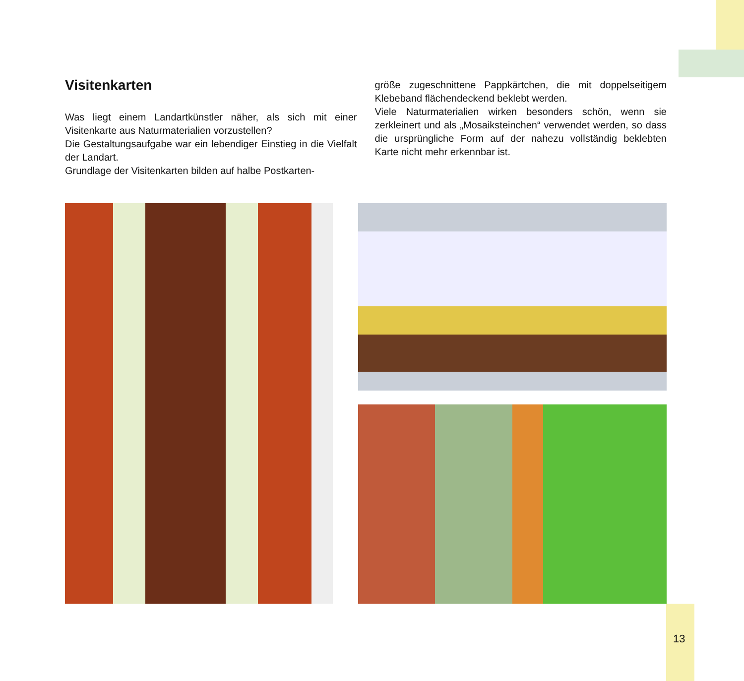Visitenkarten
Was liegt einem Landartkünstler näher, als sich mit einer Visitenkarte aus Naturmaterialien vorzustellen?
Die Gestaltungsaufgabe war ein lebendiger Einstieg in die Vielfalt der Landart.
Grundlage der Visitenkarten bilden auf halbe Postkarten-
größe zugeschnittene Pappkärtchen, die mit doppelseitigem Klebeband flächendeckend beklebt werden.
Viele Naturmaterialien wirken besonders schön, wenn sie zerkleinert und als „Mosaiksteinchen“ verwendet werden, so dass die ursprüngliche Form auf der nahezu vollständig beklebten Karte nicht mehr erkennbar ist.
13